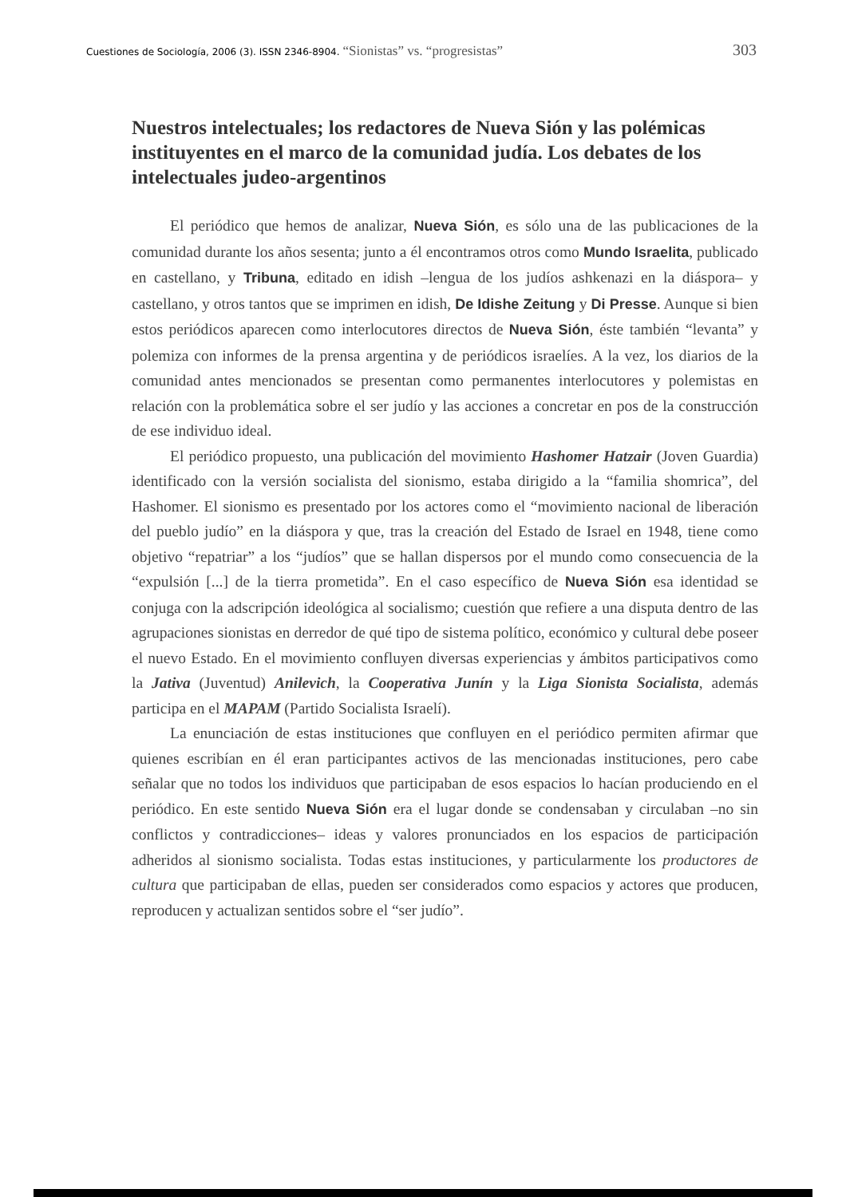Cuestiones de Sociología, 2006 (3). ISSN 2346-8904. “Sionistas” vs. “progresistas” 303
Nuestros intelectuales; los redactores de Nueva Sión y las polémicas instituyentes en el marco de la comunidad judía. Los debates de los intelectuales judeo-argentinos
El periódico que hemos de analizar, Nueva Sión, es sólo una de las publicaciones de la comunidad durante los años sesenta; junto a él encontramos otros como Mundo Israelita, publicado en castellano, y Tribuna, editado en idish –lengua de los judíos ashkenazi en la diáspora– y castellano, y otros tantos que se imprimen en idish, De Idishe Zeitung y Di Presse. Aunque si bien estos periódicos aparecen como interlocutores directos de Nueva Sión, éste también “levanta” y polemiza con informes de la prensa argentina y de periódicos israelíes. A la vez, los diarios de la comunidad antes mencionados se presentan como permanentes interlocutores y polemistas en relación con la problemática sobre el ser judío y las acciones a concretar en pos de la construcción de ese individuo ideal.
El periódico propuesto, una publicación del movimiento Hashomer Hatzair (Joven Guardia) identificado con la versión socialista del sionismo, estaba dirigido a la “familia shomrica”, del Hashomer. El sionismo es presentado por los actores como el “movimiento nacional de liberación del pueblo judío” en la diáspora y que, tras la creación del Estado de Israel en 1948, tiene como objetivo “repatriar” a los “judíos” que se hallan dispersos por el mundo como consecuencia de la “expulsión [...] de la tierra prometida”. En el caso específico de Nueva Sión esa identidad se conjuga con la adscripción ideológica al socialismo; cuestión que refiere a una disputa dentro de las agrupaciones sionistas en derredor de qué tipo de sistema político, económico y cultural debe poseer el nuevo Estado. En el movimiento confluyen diversas experiencias y ámbitos participativos como la Jativa (Juventud) Anilevich, la Cooperativa Junín y la Liga Sionista Socialista, además participa en el MAPAM (Partido Socialista Israelí).
La enunciación de estas instituciones que confluyen en el periódico permiten afirmar que quienes escribían en él eran participantes activos de las mencionadas instituciones, pero cabe señalar que no todos los individuos que participaban de esos espacios lo hacían produciendo en el periódico. En este sentido Nueva Sión era el lugar donde se condensaban y circulaban –no sin conflictos y contradicciones– ideas y valores pronunciados en los espacios de participación adheridos al sionismo socialista. Todas estas instituciones, y particularmente los productores de cultura que participaban de ellas, pueden ser considerados como espacios y actores que producen, reproducen y actualizan sentidos sobre el “ser judío”.